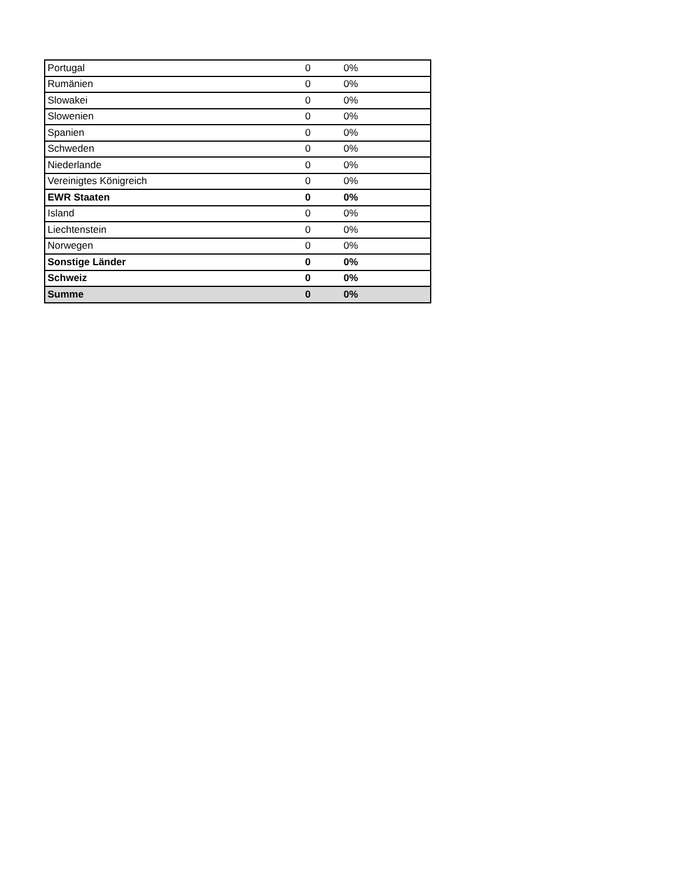| Portugal | 0 | 0% | |
| Rumänien | 0 | 0% | |
| Slowakei | 0 | 0% | |
| Slowenien | 0 | 0% | |
| Spanien | 0 | 0% | |
| Schweden | 0 | 0% | |
| Niederlande | 0 | 0% | |
| Vereinigtes Königreich | 0 | 0% | |
| EWR Staaten | 0 | 0% | |
| Island | 0 | 0% | |
| Liechtenstein | 0 | 0% | |
| Norwegen | 0 | 0% | |
| Sonstige Länder | 0 | 0% | |
| Schweiz | 0 | 0% | |
| Summe | 0 | 0% | |